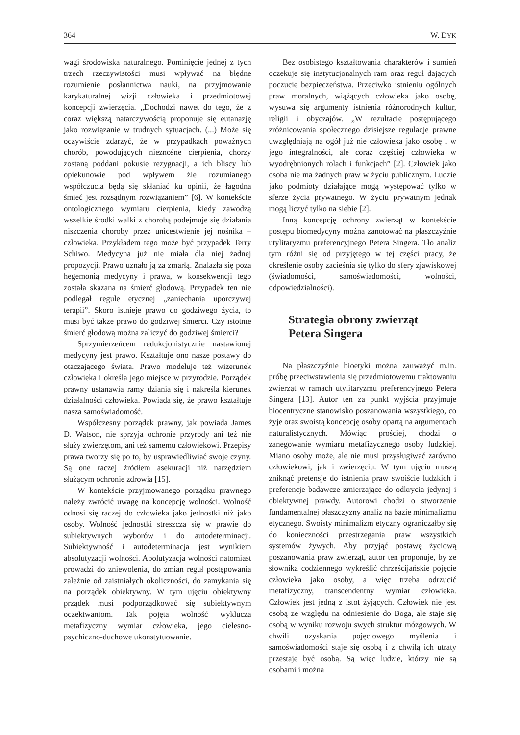364 W. DYK
wagi środowiska naturalnego. Pominięcie jednej z tych trzech rzeczywistości musi wpływać na błędne rozumienie posłannictwa nauki, na przyjmowanie karykaturalnej wizji człowieka i przedmiotowej koncepcji zwierzęcia. „Dochodzi nawet do tego, że z coraz większą natarczywością proponuje się eutanazję jako rozwiązanie w trudnych sytuacjach. (...) Może się oczywiście zdarzyć, że w przypadkach poważnych chorób, powodujących nieznośne cierpienia, chorzy zostaną poddani pokusie rezygnacji, a ich bliscy lub opiekunowie pod wpływem źle rozumianego współczucia będą się skłaniać ku opinii, że łagodna śmieć jest rozsądnym rozwiązaniem” [6]. W kontekście ontologicznego wymiaru cierpienia, kiedy zawodzą wszelkie środki walki z chorobą podejmuje się działania niszczenia choroby przez unicestwienie jej nośnika – człowieka. Przykładem tego może być przypadek Terry Schiwo. Medycyna już nie miała dla niej żadnej propozycji. Prawo uznało ją za zmarłą. Znalazła się poza hegemonią medycyny i prawa, w konsekwencji tego została skazana na śmierć głodową. Przypadek ten nie podlegał regule etycznej „zaniechania uporczywej terapii”. Skoro istnieje prawo do godziwego życia, to musi być także prawo do godziwej śmierci. Czy istotnie śmierć głodową można zaliczyć do godziwej śmierci?
Sprzymierzeńcem redukcjonistycznie nastawionej medycyny jest prawo. Kształtuje ono nasze postawy do otaczającego świata. Prawo modeluje też wizerunek człowieka i określa jego miejsce w przyrodzie. Porządek prawny ustanawia ramy dziania się i nakreśla kierunek działalności człowieka. Powiada się, że prawo kształtuje nasza samoświadomość.
Współczesny porządek prawny, jak powiada James D. Watson, nie sprzyja ochronie przyrody ani też nie służy zwierzętom, ani też samemu człowiekowi. Przepisy prawa tworzy się po to, by usprawiedliwiać swoje czyny. Są one raczej źródłem asekuracji niż narzędziem służącym ochronie zdrowia [15].
W kontekście przyjmowanego porządku prawnego należy zwrócić uwagę na koncepcję wolności. Wolność odnosi się raczej do człowieka jako jednostki niż jako osoby. Wolność jednostki streszcza się w prawie do subiektywnych wyborów i do autodeterminacji. Subiektywność i autodeterminacja jest wynikiem absolutyzacji wolności. Abolutyzacja wolności natomiast prowadzi do zniewolenia, do zmian reguł postępowania zależnie od zaistniałych okoliczności, do zamykania się na porządek obiektywny. W tym ujęciu obiektywny prządek musi podporządkować się subiektywnym oczekiwaniom. Tak pojęta wolność wyklucza metafizyczny wymiar człowieka, jego cielesno-psychiczno-duchowe ukonstytuowanie.
Bez osobistego kształtowania charakterów i sumień oczekuje się instytucjonalnych ram oraz reguł dających poczucie bezpieczeństwa. Przeciwko istnieniu ogólnych praw moralnych, wiążących człowieka jako osobę, wysuwa się argumenty istnienia różnorodnych kultur, religii i obyczajów. „W rezultacie postępującego zróżnicowania społecznego dzisiejsze regulacje prawne uwzględniają na ogół już nie człowieka jako osobę i w jego integralności, ale coraz częściej człowieka w wyodrębnionych rolach i funkcjach” [2]. Człowiek jako osoba nie ma żadnych praw w życiu publicznym. Ludzie jako podmioty działające mogą występować tylko w sferze życia prywatnego. W życiu prywatnym jednak mogą liczyć tylko na siebie [2].
Inną koncepcję ochrony zwierząt w kontekście postępu biomedycyny można zanotować na płaszczyźnie utylitaryzmu preferencyjnego Petera Singera. Tło analiz tym różni się od przyjętego w tej części pracy, że określenie osoby zacieśnia się tylko do sfery zjawiskowej (świadomości, samoświadomości, wolności, odpowiedzialności).
Strategia obrony zwierząt
Petera Singera
Na płaszczyźnie bioetyki można zauważyć m.in. próbę przeciwstawienia się przedmiotowemu traktowaniu zwierząt w ramach utylitaryzmu preferencyjnego Petera Singera [13]. Autor ten za punkt wyjścia przyjmuje biocentryczne stanowisko poszanowania wszystkiego, co żyje oraz swoistą koncepcję osoby opartą na argumentach naturalistycznych. Mówiąc prościej, chodzi o zanegowanie wymiaru metafizycznego osoby ludzkiej. Miano osoby może, ale nie musi przysługiwać zarówno człowiekowi, jak i zwierzęciu. W tym ujęciu muszą zniknąć pretensje do istnienia praw swoiście ludzkich i preferencje badawcze zmierzające do odkrycia jedynej i obiektywnej prawdy. Autorowi chodzi o stworzenie fundamentalnej płaszczyzny analiz na bazie minimalizmu etycznego. Swoisty minimalizm etyczny ograniczałby się do konieczności przestrzegania praw wszystkich systemów żywych. Aby przyjąć postawę życiową poszanowania praw zwierząt, autor ten proponuje, by ze słownika codziennego wykreślić chrześcijańskie pojęcie człowieka jako osoby, a więc trzeba odrzucić metafizyczny, transcendentny wymiar człowieka. Człowiek jest jedną z istot żyjących. Człowiek nie jest osobą ze względu na odniesienie do Boga, ale staje się osobą w wyniku rozwoju swych struktur mózgowych. W chwili uzyskania pojęciowego myślenia i samoświadomości staje się osobą i z chwilą ich utraty przestaje być osobą. Są więc ludzie, którzy nie są osobami i można